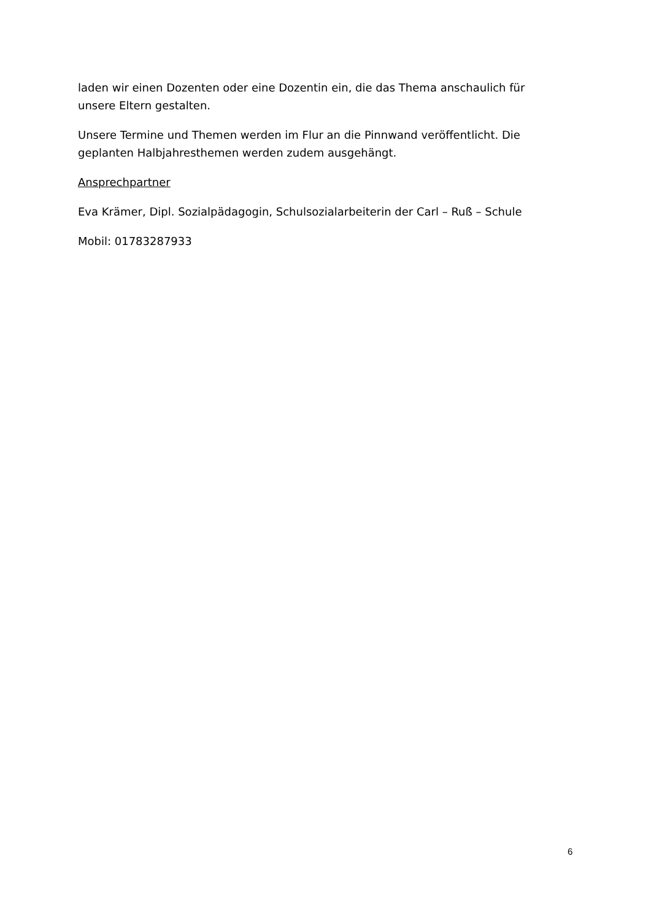laden wir einen Dozenten oder eine Dozentin ein, die das Thema anschaulich für unsere Eltern gestalten.
Unsere Termine und Themen werden im Flur an die Pinnwand veröffentlicht. Die geplanten Halbjahresthemen werden zudem ausgehängt.
Ansprechpartner
Eva Krämer, Dipl. Sozialpädagogin, Schulsozialarbeiterin der Carl – Ruß – Schule
Mobil: 01783287933
6